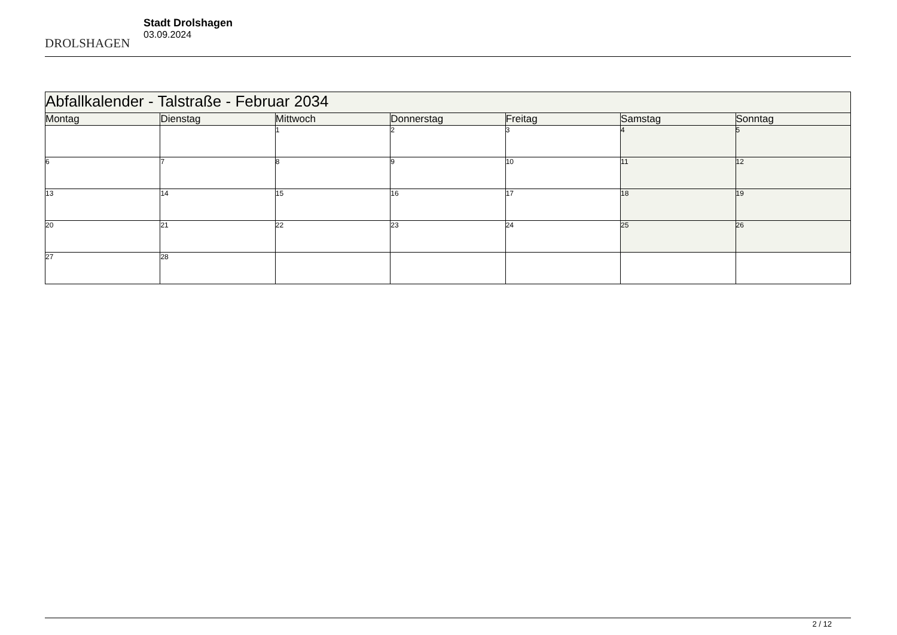DROLSHAGEN
Stadt Drolshagen
03.09.2024
| Abfallkalender - Talstraße - Februar 2034 | | | | | | |
| --- | --- | --- | --- | --- | --- | --- |
| Montag | Dienstag | Mittwoch | Donnerstag | Freitag | Samstag | Sonntag |
| | | 1 | 2 | 3 | 4 | 5 |
| 6 | 7 | 8 | 9 | 10 | 11 | 12 |
| 13 | 14 | 15 | 16 | 17 | 18 | 19 |
| 20 | 21 | 22 | 23 | 24 | 25 | 26 |
| 27 | 28 | | | | | |
2 / 12